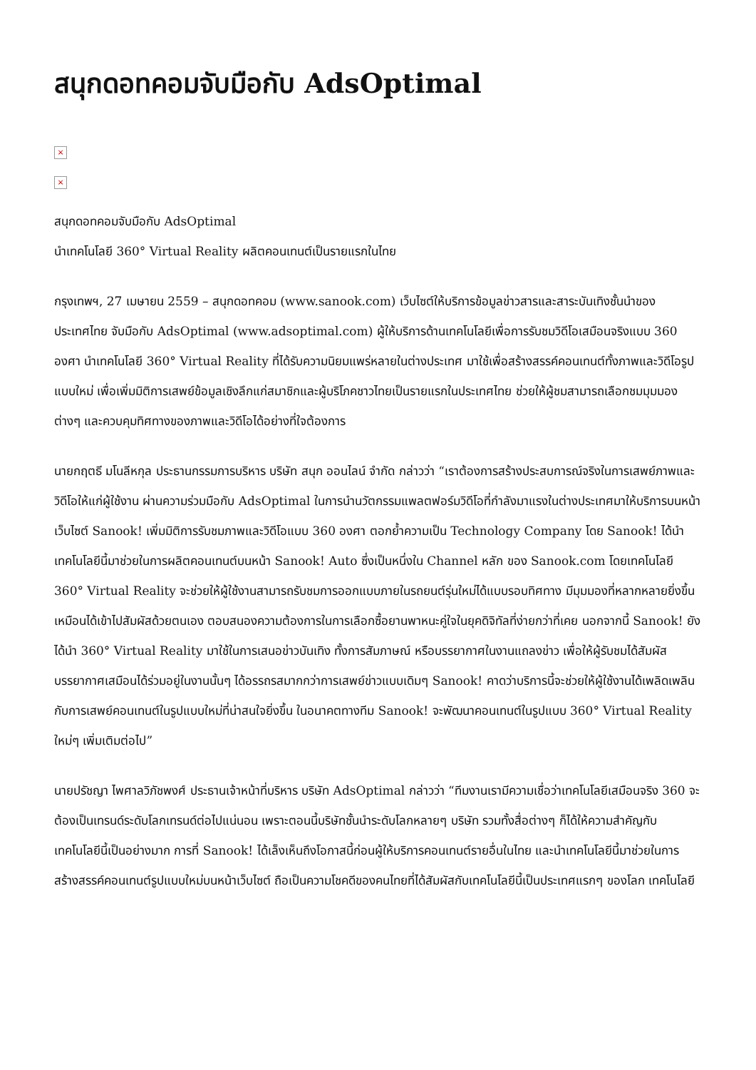สนุกดอทคอมจับมือกับ AdsOptimal
×
×
สนุกดอทคอมจับมือกับ AdsOptimal
นำเทคโนโลยี 360° Virtual Reality ผลิตคอนเทนต์เป็นรายแรกในไทย
กรุงเทพฯ, 27 เมษายน 2559 – สนุกดอทคอม (www.sanook.com) เว็บไซต์ให้บริการข้อมูลข่าวสารและสาระบันเทิงชั้นนำของประเทศไทย จับมือกับ AdsOptimal (www.adsoptimal.com) ผู้ให้บริการด้านเทคโนโลยีเพื่อการรับชมวิดีโอเสมือนจริงแบบ 360 องศา นำเทคโนโลยี 360° Virtual Reality ที่ได้รับความนิยมแพร่หลายในต่างประเทศ มาใช้เพื่อสร้างสรรค์คอนเทนต์ทั้งภาพและวิดีโอรูปแบบใหม่ เพื่อเพิ่มมิติการเสพย์ข้อมูลเชิงลึกแก่สมาชิกและผู้บริโภคชาวไทยเป็นรายแรกในประเทศไทย ช่วยให้ผู้ชมสามารถเลือกชมมุมมองต่างๆ และควบคุมทิศทางของภาพและวิดีโอได้อย่างที่ใจต้องการ
นายกฤตธี มโนลีหกุล ประธานกรรมการบริหาร บริษัท สนุก ออนไลน์ จำกัด กล่าวว่า “เราต้องการสร้างประสบการณ์จริงในการเสพย์ภาพและวิดีโอให้แก่ผู้ใช้งาน ผ่านความร่วมมือกับ AdsOptimal ในการนำนวัตกรรมแพลตฟอร์มวิดีโอที่กำลังมาแรงในต่างประเทศมาให้บริการบนหน้าเว็บไซต์ Sanook! เพิ่มมิติการรับชมภาพและวิดีโอแบบ 360 องศา ตอกย้ำความเป็น Technology Company โดย Sanook! ได้นำเทคโนโลยีนี้มาช่วยในการผลิตคอนเทนต์บนหน้า Sanook! Auto ซึ่งเป็นหนึ่งใน Channel หลัก ของ Sanook.com โดยเทคโนโลยี 360° Virtual Reality จะช่วยให้ผู้ใช้งานสามารถรับชมการออกแบบภายในรถยนต์รุ่นใหม่ได้แบบรอบทิศทาง มีมุมมองที่หลากหลายยิ่งขึ้นเหมือนได้เข้าไปสัมผัสด้วยตนเอง ตอบสนองความต้องการในการเลือกซื้อยานพาหนะคู่ใจในยุคดิจิทัลที่ง่ายกว่าที่เคย นอกจากนี้ Sanook! ยังได้นำ 360° Virtual Reality มาใช้ในการเสนอข่าวบันเทิง ทั้งการสัมภาษณ์ หรือบรรยากาศในงานแถลงข่าว เพื่อให้ผู้รับชมได้สัมผัสบรรยากาศเสมือนได้ร่วมอยู่ในงานนั้นๆ ได้อรรถรสมากกว่าการเสพย์ข่าวแบบเดิมๆ Sanook! คาดว่าบริการนี้จะช่วยให้ผู้ใช้งานได้เพลิดเพลินกับการเสพย์คอนเทนต์ในรูปแบบใหม่ที่น่าสนใจยิ่งขึ้น ในอนาคตทางทีม Sanook! จะพัฒนาคอนเทนต์ในรูปแบบ 360° Virtual Reality ใหม่ๆ เพิ่มเติมต่อไป”
นายปรัชญา ไพศาลวิภัชพงศ์ ประธานเจ้าหน้าที่บริหาร บริษัท AdsOptimal กล่าวว่า “ทีมงานเรามีความเชื่อว่าเทคโนโลยีเสมือนจริง 360 จะต้องเป็นเทรนด์ระดับโลกเทรนด์ต่อไปแน่นอน เพราะตอนนี้บริษัทชั้นนำระดับโลกหลายๆ บริษัท รวมทั้งสื่อต่างๆ ก็ได้ให้ความสำคัญกับเทคโนโลยีนี้เป็นอย่างมาก การที่ Sanook! ได้เล็งเห็นถึงโอกาสนี้ก่อนผู้ให้บริการคอนเทนต์รายอื่นในไทย และนำเทคโนโลยีนี้มาช่วยในการสร้างสรรค์คอนเทนต์รูปแบบใหม่บนหน้าเว็บไซต์ ถือเป็นความโชคดีของคนไทยที่ได้สัมผัสกับเทคโนโลยีนี้เป็นประเทศแรกๆ ของโลก เทคโนโลยี